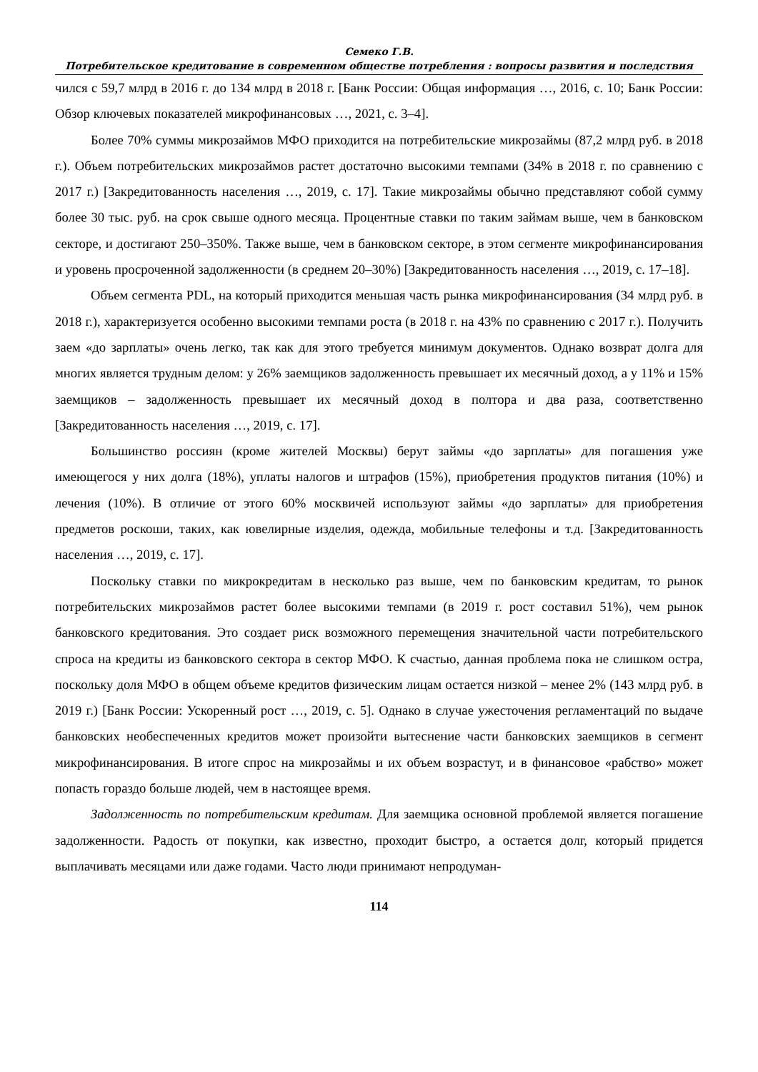Семеко Г.В.
Потребительское кредитование в современном обществе потребления : вопросы развития и последствия
чился с 59,7 млрд в 2016 г. до 134 млрд в 2018 г. [Банк России: Общая информация …, 2016, с. 10; Банк России: Обзор ключевых показателей микрофинансовых …, 2021, с. 3–4].
Более 70% суммы микрозаймов МФО приходится на потребительские микрозаймы (87,2 млрд руб. в 2018 г.). Объем потребительских микрозаймов растет достаточно высокими темпами (34% в 2018 г. по сравнению с 2017 г.) [Закредитованность населения …, 2019, с. 17]. Такие микрозаймы обычно представляют собой сумму более 30 тыс. руб. на срок свыше одного месяца. Процентные ставки по таким займам выше, чем в банковском секторе, и достигают 250–350%. Также выше, чем в банковском секторе, в этом сегменте микрофинансирования и уровень просроченной задолженности (в среднем 20–30%) [Закредитованность населения …, 2019, с. 17–18].
Объем сегмента PDL, на который приходится меньшая часть рынка микрофинансирования (34 млрд руб. в 2018 г.), характеризуется особенно высокими темпами роста (в 2018 г. на 43% по сравнению с 2017 г.). Получить заем «до зарплаты» очень легко, так как для этого требуется минимум документов. Однако возврат долга для многих является трудным делом: у 26% заемщиков задолженность превышает их месячный доход, а у 11% и 15% заемщиков – задолженность превышает их месячный доход в полтора и два раза, соответственно [Закредитованность населения …, 2019, с. 17].
Большинство россиян (кроме жителей Москвы) берут займы «до зарплаты» для погашения уже имеющегося у них долга (18%), уплаты налогов и штрафов (15%), приобретения продуктов питания (10%) и лечения (10%). В отличие от этого 60% москвичей используют займы «до зарплаты» для приобретения предметов роскоши, таких, как ювелирные изделия, одежда, мобильные телефоны и т.д. [Закредитованность населения …, 2019, с. 17].
Поскольку ставки по микрокредитам в несколько раз выше, чем по банковским кредитам, то рынок потребительских микрозаймов растет более высокими темпами (в 2019 г. рост составил 51%), чем рынок банковского кредитования. Это создает риск возможного перемещения значительной части потребительского спроса на кредиты из банковского сектора в сектор МФО. К счастью, данная проблема пока не слишком остра, поскольку доля МФО в общем объеме кредитов физическим лицам остается низкой – менее 2% (143 млрд руб. в 2019 г.) [Банк России: Ускоренный рост …, 2019, с. 5]. Однако в случае ужесточения регламентаций по выдаче банковских необеспеченных кредитов может произойти вытеснение части банковских заемщиков в сегмент микрофинансирования. В итоге спрос на микрозаймы и их объем возрастут, и в финансовое «рабство» может попасть гораздо больше людей, чем в настоящее время.
Задолженность по потребительским кредитам. Для заемщика основной проблемой является погашение задолженности. Радость от покупки, как известно, проходит быстро, а остается долг, который придется выплачивать месяцами или даже годами. Часто люди принимают непродуман-
114